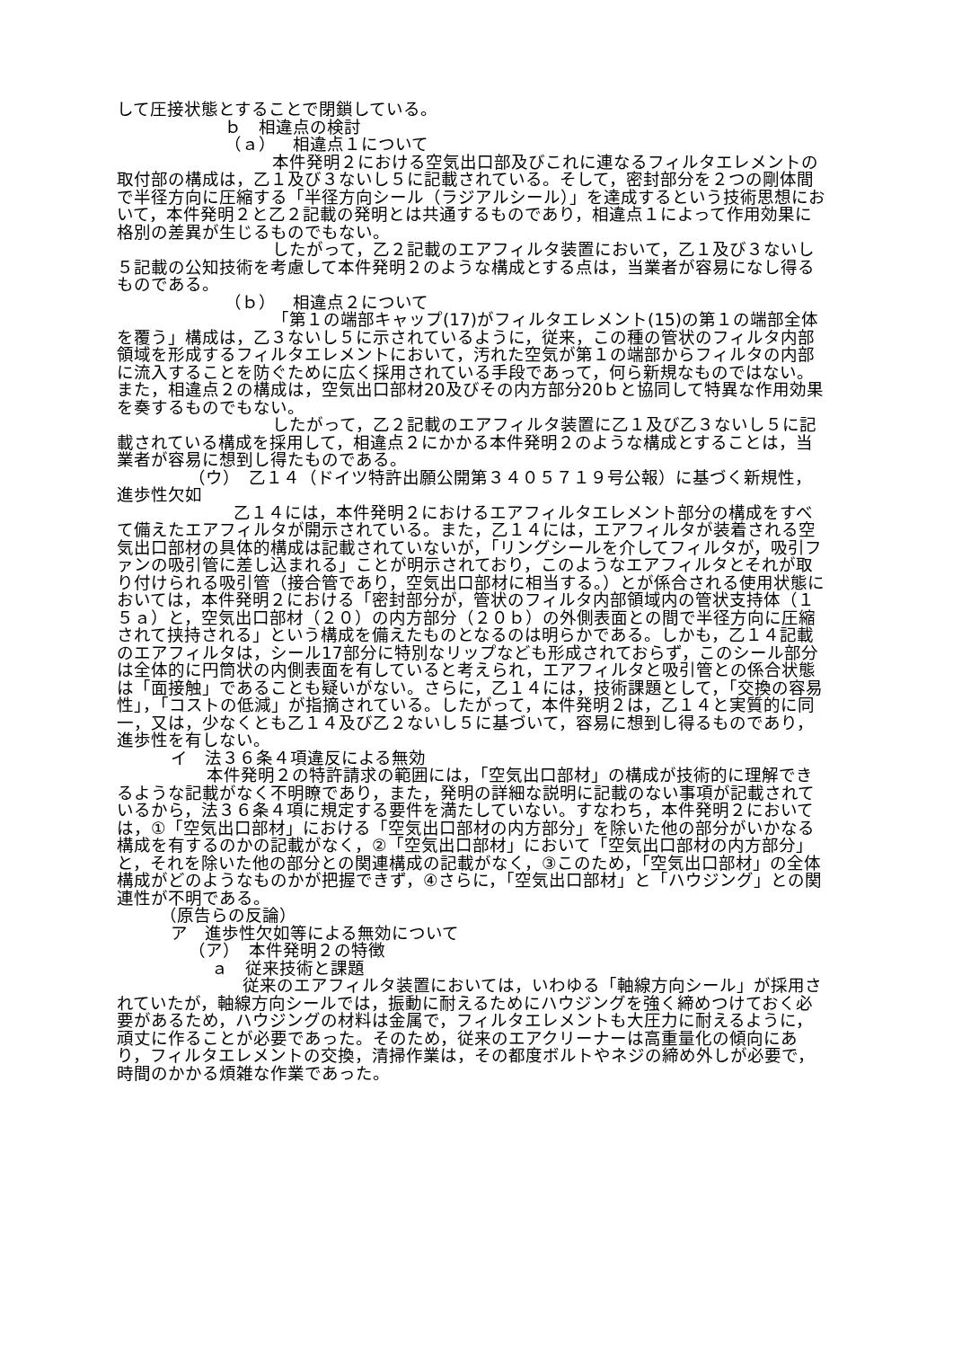して圧接状態とすることで閉鎖している。
ｂ　相違点の検討
（ａ）　相違点１について
本件発明２における空気出口部及びこれに連なるフィルタエレメントの取付部の構成は，乙１及び３ないし５に記載されている。そして，密封部分を２つの剛体間で半径方向に圧縮する「半径方向シール（ラジアルシール）」を達成するという技術思想において，本件発明２と乙２記載の発明とは共通するものであり，相違点１によって作用効果に格別の差異が生じるものでもない。
したがって，乙２記載のエアフィルタ装置において，乙１及び３ないし５記載の公知技術を考慮して本件発明２のような構成とする点は，当業者が容易になし得るものである。
（ｂ）　相違点２について
「第１の端部キャップ(17)がフィルタエレメント(15)の第１の端部全体を覆う」構成は，乙３ないし５に示されているように，従来，この種の管状のフィルタ内部領域を形成するフィルタエレメントにおいて，汚れた空気が第１の端部からフィルタの内部に流入することを防ぐために広く採用されている手段であって，何ら新規なものではない。また，相違点２の構成は，空気出口部材20及びその内方部分20ｂと協同して特異な作用効果を奏するものでもない。
したがって，乙２記載のエアフィルタ装置に乙１及び乙３ないし５に記載されている構成を採用して，相違点２にかかる本件発明２のような構成とすることは，当業者が容易に想到し得たものである。
（ウ）　乙１４（ドイツ特許出願公開第３４０５７１９号公報）に基づく新規性，進歩性欠如
乙１４には，本件発明２におけるエアフィルタエレメント部分の構成をすべて備えたエアフィルタが開示されている。また，乙１４には，エアフィルタが装着される空気出口部材の具体的構成は記載されていないが，「リングシールを介してフィルタが，吸引ファンの吸引管に差し込まれる」ことが明示されており，このようなエアフィルタとそれが取り付けられる吸引管（接合管であり，空気出口部材に相当する。）とが係合される使用状態においては，本件発明２における「密封部分が，管状のフィルタ内部領域内の管状支持体（１５ａ）と，空気出口部材（２０）の内方部分（２０ｂ）の外側表面との間で半径方向に圧縮されて挟持される」という構成を備えたものとなるのは明らかである。しかも，乙１４記載のエアフィルタは，シール17部分に特別なリップなども形成されておらず，このシール部分は全体的に円筒状の内側表面を有していると考えられ，エアフィルタと吸引管との係合状態は「面接触」であることも疑いがない。さらに，乙１４には，技術課題として，「交換の容易性」，「コストの低減」が指摘されている。したがって，本件発明２は，乙１４と実質的に同一，又は，少なくとも乙１４及び乙２ないし５に基づいて，容易に想到し得るものであり，進歩性を有しない。
イ　法３６条４項違反による無効
本件発明２の特許請求の範囲には，「空気出口部材」の構成が技術的に理解できるような記載がなく不明瞭であり，また，発明の詳細な説明に記載のない事項が記載されているから，法３６条４項に規定する要件を満たしていない。すなわち，本件発明２においては，①「空気出口部材」における「空気出口部材の内方部分」を除いた他の部分がいかなる構成を有するのかの記載がなく，②「空気出口部材」において「空気出口部材の内方部分」と，それを除いた他の部分との関連構成の記載がなく，③このため，「空気出口部材」の全体構成がどのようなものかが把握できず，④さらに，「空気出口部材」と「ハウジング」との関連性が不明である。
（原告らの反論）
ア　進歩性欠如等による無効について
（ア）　本件発明２の特徴
ａ　従来技術と課題
従来のエアフィルタ装置においては，いわゆる「軸線方向シール」が採用されていたが，軸線方向シールでは，振動に耐えるためにハウジングを強く締めつけておく必要があるため，ハウジングの材料は金属で，フィルタエレメントも大圧力に耐えるように，頑丈に作ることが必要であった。そのため，従来のエアクリーナーは高重量化の傾向にあり，フィルタエレメントの交換，清掃作業は，その都度ボルトやネジの締め外しが必要で，時間のかかる煩雑な作業であった。